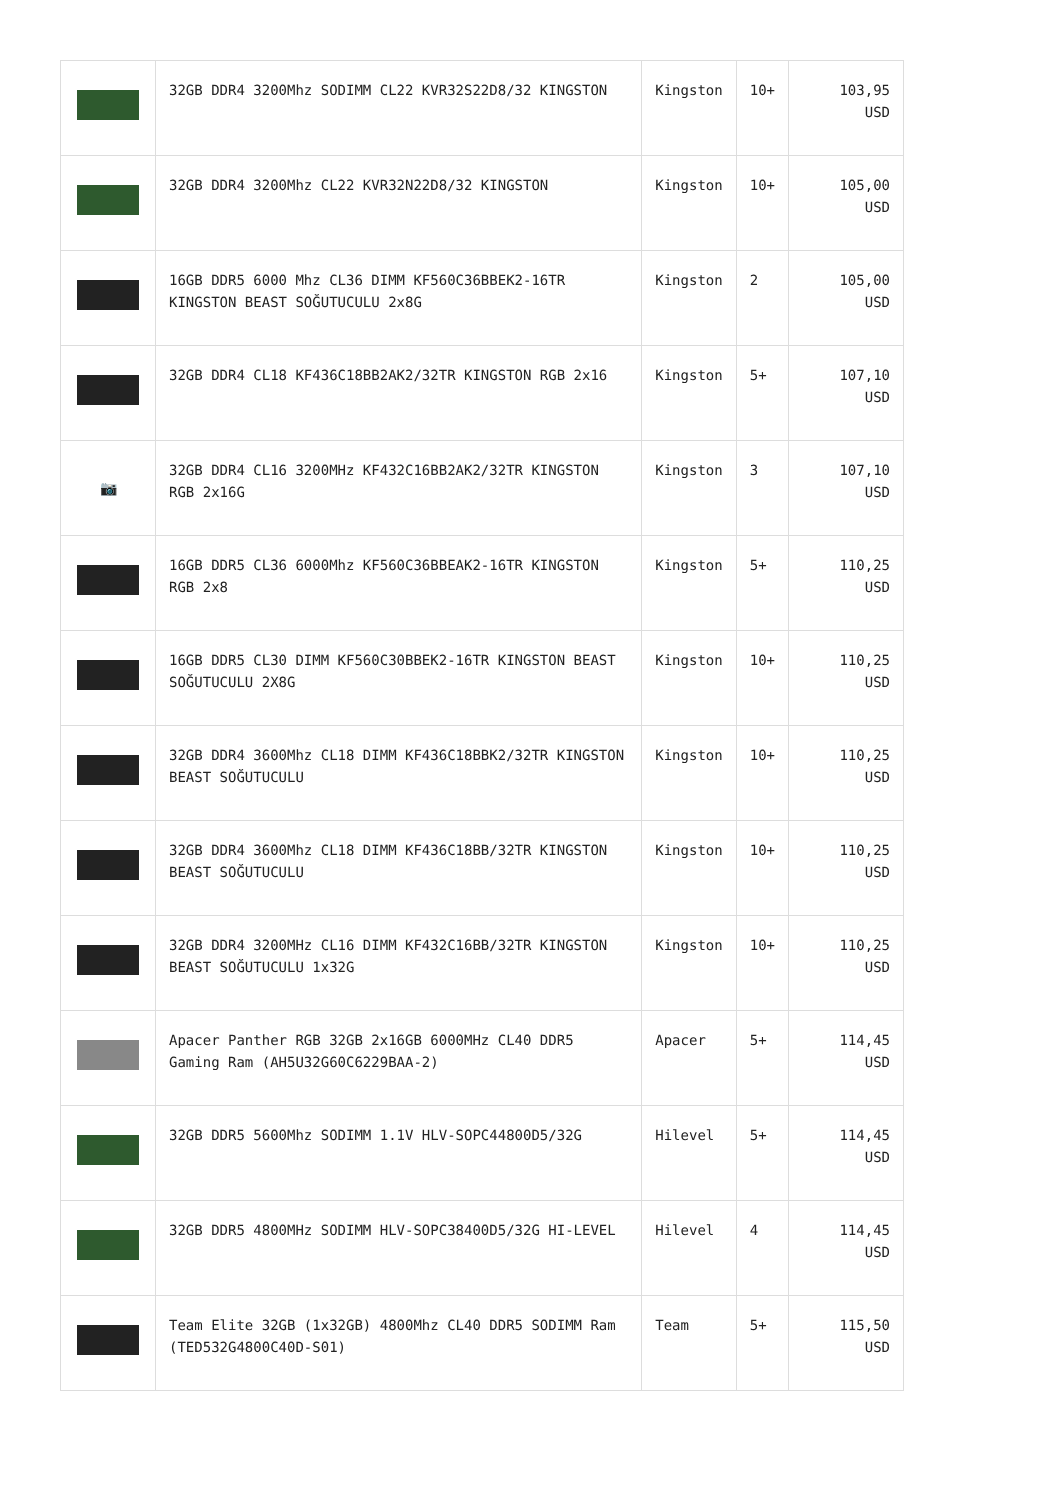| | 32GB DDR4 3200Mhz SODIMM CL22 KVR32S22D8/32 KINGSTON | Kingston | 10+ | 103,95 USD |
| | 32GB DDR4 3200Mhz CL22 KVR32N22D8/32 KINGSTON | Kingston | 10+ | 105,00 USD |
| | 16GB DDR5 6000 Mhz CL36 DIMM KF560C36BBEK2-16TR KINGSTON BEAST SOĞUTUCULU 2x8G | Kingston | 2 | 105,00 USD |
| | 32GB DDR4 CL18 KF436C18BB2AK2/32TR KINGSTON RGB 2x16 | Kingston | 5+ | 107,10 USD |
| 📷 | 32GB DDR4 CL16 3200MHz KF432C16BB2AK2/32TR KINGSTON RGB 2x16G | Kingston | 3 | 107,10 USD |
| | 16GB DDR5 CL36 6000Mhz KF560C36BBEAK2-16TR KINGSTON RGB 2x8 | Kingston | 5+ | 110,25 USD |
| | 16GB DDR5 CL30 DIMM KF560C30BBEK2-16TR KINGSTON BEAST SOĞUTUCULU 2X8G | Kingston | 10+ | 110,25 USD |
| | 32GB DDR4 3600Mhz CL18 DIMM KF436C18BBK2/32TR KINGSTON BEAST SOĞUTUCULU | Kingston | 10+ | 110,25 USD |
| | 32GB DDR4 3600Mhz CL18 DIMM KF436C18BB/32TR KINGSTON BEAST SOĞUTUCULU | Kingston | 10+ | 110,25 USD |
| | 32GB DDR4 3200MHz CL16 DIMM KF432C16BB/32TR KINGSTON BEAST SOĞUTUCULU 1x32G | Kingston | 10+ | 110,25 USD |
| | Apacer Panther RGB 32GB 2x16GB 6000MHz CL40 DDR5 Gaming Ram (AH5U32G60C6229BAA-2) | Apacer | 5+ | 114,45 USD |
| | 32GB DDR5 5600Mhz SODIMM 1.1V HLV-SOPC44800D5/32G | Hilevel | 5+ | 114,45 USD |
| | 32GB DDR5 4800MHz SODIMM HLV-SOPC38400D5/32G HI-LEVEL | Hilevel | 4 | 114,45 USD |
| | Team Elite 32GB (1x32GB) 4800Mhz CL40 DDR5 SODIMM Ram (TED532G4800C40D-S01) | Team | 5+ | 115,50 USD |